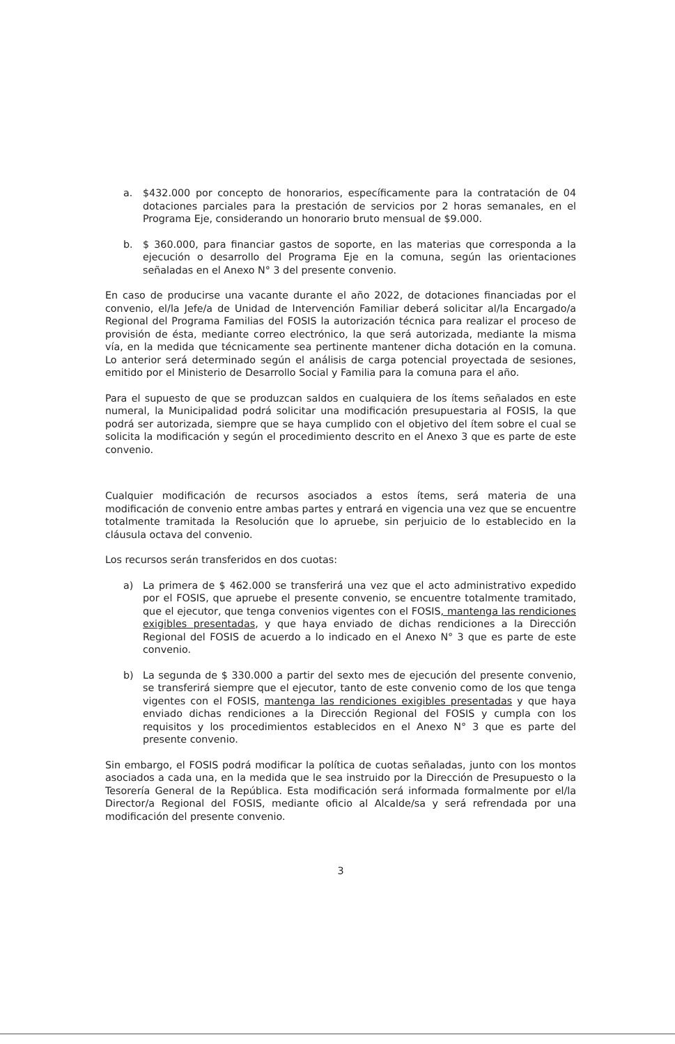a. $432.000 por concepto de honorarios, específicamente para la contratación de 04 dotaciones parciales para la prestación de servicios por 2 horas semanales, en el Programa Eje, considerando un honorario bruto mensual de $9.000.
b. $ 360.000, para financiar gastos de soporte, en las materias que corresponda a la ejecución o desarrollo del Programa Eje en la comuna, según las orientaciones señaladas en el Anexo N° 3 del presente convenio.
En caso de producirse una vacante durante el año 2022, de dotaciones financiadas por el convenio, el/la Jefe/a de Unidad de Intervención Familiar deberá solicitar al/la Encargado/a Regional del Programa Familias del FOSIS la autorización técnica para realizar el proceso de provisión de ésta, mediante correo electrónico, la que será autorizada, mediante la misma vía, en la medida que técnicamente sea pertinente mantener dicha dotación en la comuna. Lo anterior será determinado según el análisis de carga potencial proyectada de sesiones, emitido por el Ministerio de Desarrollo Social y Familia para la comuna para el año.
Para el supuesto de que se produzcan saldos en cualquiera de los ítems señalados en este numeral, la Municipalidad podrá solicitar una modificación presupuestaria al FOSIS, la que podrá ser autorizada, siempre que se haya cumplido con el objetivo del ítem sobre el cual se solicita la modificación y según el procedimiento descrito en el Anexo 3 que es parte de este convenio.
Cualquier modificación de recursos asociados a estos ítems, será materia de una modificación de convenio entre ambas partes y entrará en vigencia una vez que se encuentre totalmente tramitada la Resolución que lo apruebe, sin perjuicio de lo establecido en la cláusula octava del convenio.
Los recursos serán transferidos en dos cuotas:
a) La primera de $ 462.000 se transferirá una vez que el acto administrativo expedido por el FOSIS, que apruebe el presente convenio, se encuentre totalmente tramitado, que el ejecutor, que tenga convenios vigentes con el FOSIS, mantenga las rendiciones exigibles presentadas, y que haya enviado de dichas rendiciones a la Dirección Regional del FOSIS de acuerdo a lo indicado en el Anexo N° 3 que es parte de este convenio.
b) La segunda de $ 330.000 a partir del sexto mes de ejecución del presente convenio, se transferirá siempre que el ejecutor, tanto de este convenio como de los que tenga vigentes con el FOSIS, mantenga las rendiciones exigibles presentadas y que haya enviado dichas rendiciones a la Dirección Regional del FOSIS y cumpla con los requisitos y los procedimientos establecidos en el Anexo N° 3 que es parte del presente convenio.
Sin embargo, el FOSIS podrá modificar la política de cuotas señaladas, junto con los montos asociados a cada una, en la medida que le sea instruido por la Dirección de Presupuesto o la Tesorería General de la República. Esta modificación será informada formalmente por el/la Director/a Regional del FOSIS, mediante oficio al Alcalde/sa y será refrendada por una modificación del presente convenio.
3